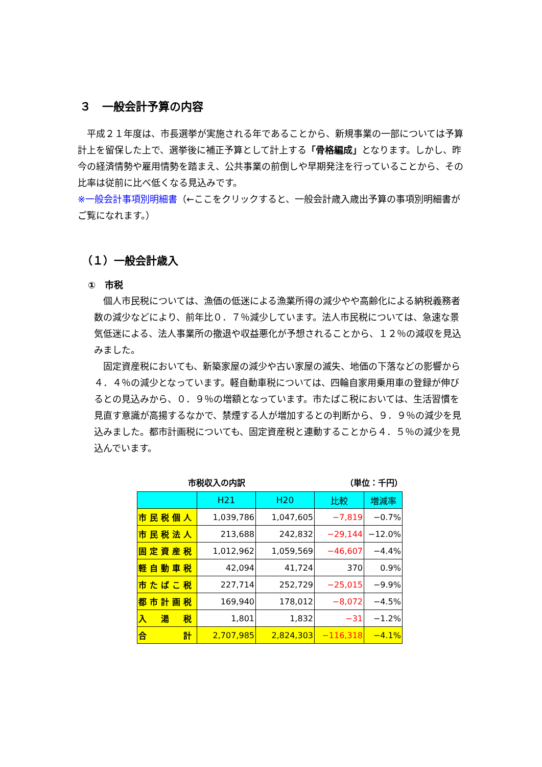３　一般会計予算の内容
　平成２１年度は、市長選挙が実施される年であることから、新規事業の一部については予算計上を留保した上で、選挙後に補正予算として計上する「骨格編成」となります。しかし、昨今の経済情勢や雇用情勢を踏まえ、公共事業の前倒しや早期発注を行っていることから、その比率は従前に比べ低くなる見込みです。
※一般会計事項別明細書（←ここをクリックすると、一般会計歳入歳出予算の事項別明細書がご覧になれます。）
（１）一般会計歳入
①　市税
　個人市民税については、漁価の低迷による漁業所得の減少やや高齢化による納税義務者数の減少などにより、前年比０．７％減少しています。法人市民税については、急速な景気低迷による、法人事業所の撤退や収益悪化が予想されることから、１２％の減収を見込みました。
　固定資産税においても、新築家屋の減少や古い家屋の滅失、地価の下落などの影響から４．４％の減少となっています。軽自動車税については、四輪自家用乗用車の登録が伸びるとの見込みから、０．９％の増額となっています。市たばこ税においては、生活習慣を見直す意識が高揚するなかで、禁煙する人が増加するとの判断から、９．９％の減少を見込みました。都市計画税についても、固定資産税と連動することから４．５％の減少を見込んでいます。
市税収入の内訳 （単位：千円）
| | H21 | H20 | 比較 | 増減率 |
| --- | --- | --- | --- | --- |
| 市民税個人 | 1,039,786 | 1,047,605 | −7,819 | −0.7% |
| 市民税法人 | 213,688 | 242,832 | −29,144 | −12.0% |
| 固定資産税 | 1,012,962 | 1,059,569 | −46,607 | −4.4% |
| 軽自動車税 | 42,094 | 41,724 | 370 | 0.9% |
| 市たばこ税 | 227,714 | 252,729 | −25,015 | −9.9% |
| 都市計画税 | 169,940 | 178,012 | −8,072 | −4.5% |
| 入 湯 税 | 1,801 | 1,832 | −31 | −1.2% |
| 合 計 | 2,707,985 | 2,824,303 | −116,318 | −4.1% |